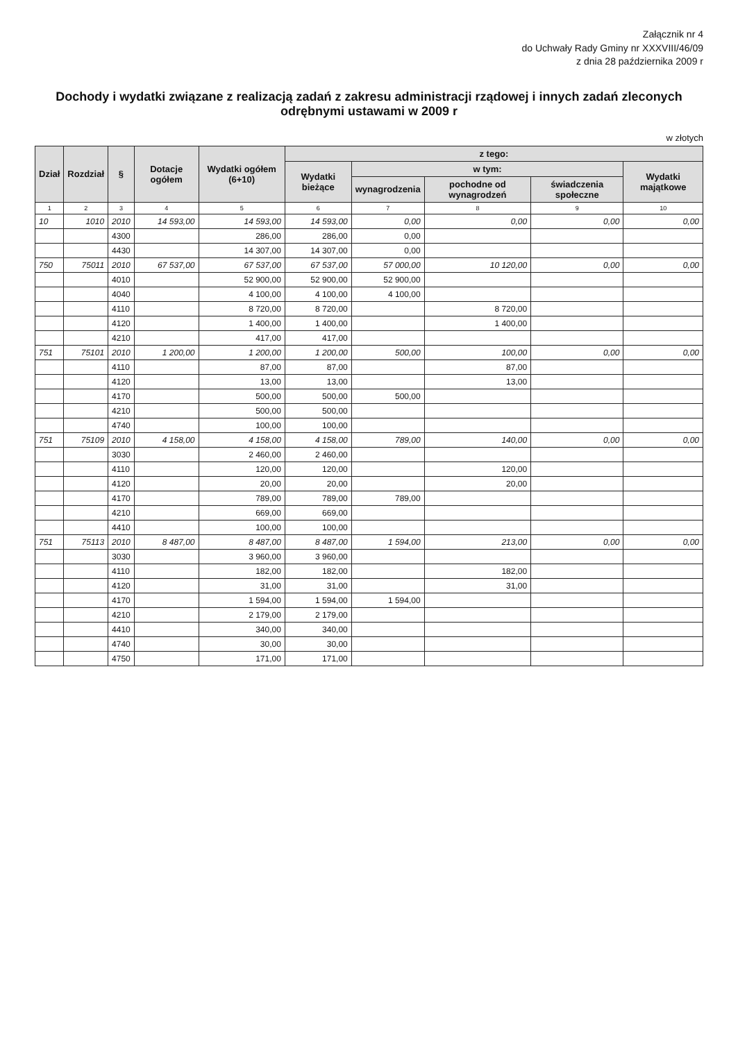Załącznik nr 4
do Uchwały Rady Gminy nr XXXVIII/46/09
z dnia 28 października 2009 r
Dochody i wydatki związane z realizacją zadań z zakresu administracji rządowej i innych zadań zleconych odrębnymi ustawami w 2009 r
w złotych
| Dział | Rozdział | § | Dotacje ogółem | Wydatki ogółem (6+10) | z tego: | | | | |
| --- | --- | --- | --- | --- | --- | --- | --- | --- | --- |
| | | | | | Wydatki bieżące | w tym: | | | Wydatki majątkowe |
| | | | | | | wynagrodzenia | pochodne od wynagrodzeń | świadczenia społeczne | |
| 1 | 2 | 3 | 4 | 5 | 6 | 7 | 8 | 9 | 10 |
| 10 | 1010 | 2010 | 14 593,00 | 14 593,00 | 14 593,00 | 0,00 | 0,00 | 0,00 | 0,00 |
| | | 4300 | | 286,00 | 286,00 | 0,00 | | | |
| | | 4430 | | 14 307,00 | 14 307,00 | 0,00 | | | |
| 750 | 75011 | 2010 | 67 537,00 | 67 537,00 | 67 537,00 | 57 000,00 | 10 120,00 | 0,00 | 0,00 |
| | | 4010 | | 52 900,00 | 52 900,00 | 52 900,00 | | | |
| | | 4040 | | 4 100,00 | 4 100,00 | 4 100,00 | | | |
| | | 4110 | | 8 720,00 | 8 720,00 | | 8 720,00 | | |
| | | 4120 | | 1 400,00 | 1 400,00 | | 1 400,00 | | |
| | | 4210 | | 417,00 | 417,00 | | | | |
| 751 | 75101 | 2010 | 1 200,00 | 1 200,00 | 1 200,00 | 500,00 | 100,00 | 0,00 | 0,00 |
| | | 4110 | | 87,00 | 87,00 | | 87,00 | | |
| | | 4120 | | 13,00 | 13,00 | | 13,00 | | |
| | | 4170 | | 500,00 | 500,00 | 500,00 | | | |
| | | 4210 | | 500,00 | 500,00 | | | | |
| | | 4740 | | 100,00 | 100,00 | | | | |
| 751 | 75109 | 2010 | 4 158,00 | 4 158,00 | 4 158,00 | 789,00 | 140,00 | 0,00 | 0,00 |
| | | 3030 | | 2 460,00 | 2 460,00 | | | | |
| | | 4110 | | 120,00 | 120,00 | | 120,00 | | |
| | | 4120 | | 20,00 | 20,00 | | 20,00 | | |
| | | 4170 | | 789,00 | 789,00 | 789,00 | | | |
| | | 4210 | | 669,00 | 669,00 | | | | |
| | | 4410 | | 100,00 | 100,00 | | | | |
| 751 | 75113 | 2010 | 8 487,00 | 8 487,00 | 8 487,00 | 1 594,00 | 213,00 | 0,00 | 0,00 |
| | | 3030 | | 3 960,00 | 3 960,00 | | | | |
| | | 4110 | | 182,00 | 182,00 | | 182,00 | | |
| | | 4120 | | 31,00 | 31,00 | | 31,00 | | |
| | | 4170 | | 1 594,00 | 1 594,00 | 1 594,00 | | | |
| | | 4210 | | 2 179,00 | 2 179,00 | | | | |
| | | 4410 | | 340,00 | 340,00 | | | | |
| | | 4740 | | 30,00 | 30,00 | | | | |
| | | 4750 | | 171,00 | 171,00 | | | | |